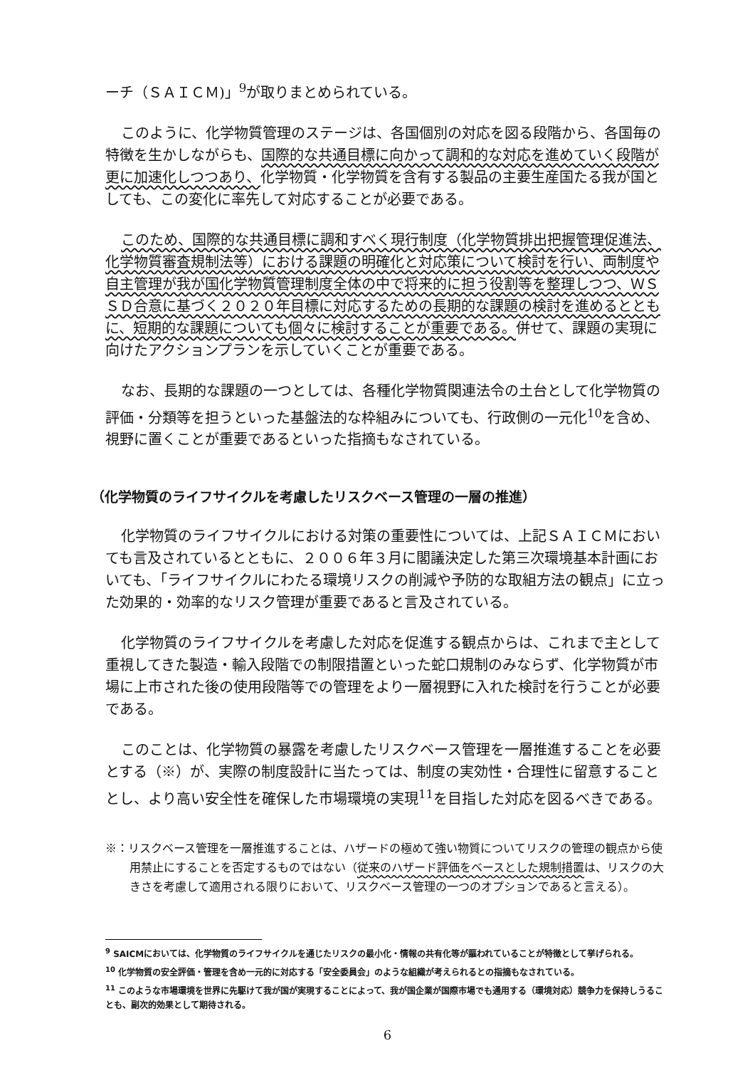ーチ（ＳＡＩＣＭ)」<sup>9</sup>が取りまとめられている。
このように、化学物質管理のステージは、各国個別の対応を図る段階から、各国毎の特徴を生かしながらも、国際的な共通目標に向かって調和的な対応を進めていく段階が更に加速化しつつあり、化学物質・化学物質を含有する製品の主要生産国たる我が国としても、この変化に率先して対応することが必要である。
このため、国際的な共通目標に調和すべく現行制度（化学物質排出把握管理促進法、化学物質審査規制法等）における課題の明確化と対応策について検討を行い、両制度や自主管理が我が国化学物質管理制度全体の中で将来的に担う役割等を整理しつつ、ＷＳＳＤ合意に基づく２０２０年目標に対応するための長期的な課題の検討を進めるとともに、短期的な課題についても個々に検討することが重要である。併せて、課題の実現に向けたアクションプランを示していくことが重要である。
なお、長期的な課題の一つとしては、各種化学物質関連法令の土台として化学物質の評価・分類等を担うといった基盤法的な枠組みについても、行政側の一元化<sup>10</sup>を含め、視野に置くことが重要であるといった指摘もなされている。
（化学物質のライフサイクルを考慮したリスクベース管理の一層の推進）
化学物質のライフサイクルにおける対策の重要性については、上記ＳＡＩＣＭにおいても言及されているとともに、２００６年３月に閣議決定した第三次環境基本計画においても、「ライフサイクルにわたる環境リスクの削減や予防的な取組方法の観点」に立った効果的・効率的なリスク管理が重要であると言及されている。
化学物質のライフサイクルを考慮した対応を促進する観点からは、これまで主として重視してきた製造・輸入段階での制限措置といった蛇口規制のみならず、化学物質が市場に上市された後の使用段階等での管理をより一層視野に入れた検討を行うことが必要である。
このことは、化学物質の暴露を考慮したリスクベース管理を一層推進することを必要とする（※）が、実際の制度設計に当たっては、制度の実効性・合理性に留意することとし、より高い安全性を確保した市場環境の実現<sup>11</sup>を目指した対応を図るべきである。
※：リスクベース管理を一層推進することは、ハザードの極めて強い物質についてリスクの管理の観点から使用禁止にすることを否定するものではない（従来のハザード評価をベースとした規制措置は、リスクの大きさを考慮して適用される限りにおいて、リスクベース管理の一つのオプションであると言える）。
<sup>9</sup> SAICMにおいては、化学物質のライフサイクルを通じたリスクの最小化・情報の共有化等が謳われていることが特徴として挙げられる。
<sup>10</sup> 化学物質の安全評価・管理を含め一元的に対応する「安全委員会」のような組織が考えられるとの指摘もなされている。
<sup>11</sup> このような市場環境を世界に先駆けて我が国が実現することによって、我が国企業が国際市場でも通用する（環境対応）競争力を保持しうることも、副次的効果として期待される。
6